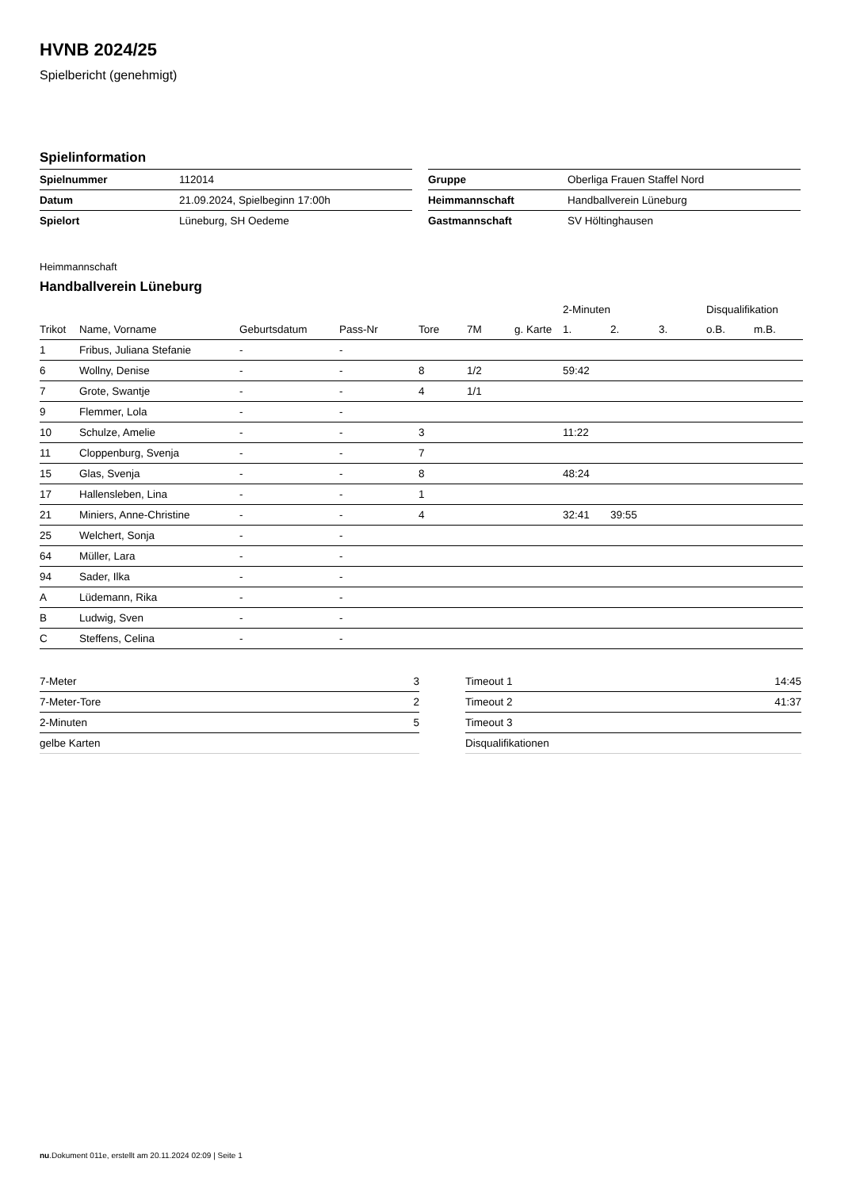HVNB 2024/25
Spielbericht (genehmigt)
Spielinformation
| Spielnummer | 112014 |
| Datum | 21.09.2024, Spielbeginn 17:00h |
| Spielort | Lüneburg, SH Oedeme |
| Gruppe | Oberliga Frauen Staffel Nord |
| Heimmannschaft | Handballverein Lüneburg |
| Gastmannschaft | SV Höltinghausen |
Heimmannschaft
Handballverein Lüneburg
| | | | | | | | 2-Minuten | | | Disqualifikation | |
| --- | --- | --- | --- | --- | --- | --- | --- | --- | --- | --- | --- |
| Trikot | Name, Vorname | Geburtsdatum | Pass-Nr | Tore | 7M | g. Karte | 1. | 2. | 3. | o.B. | m.B. |
| 1 | Fribus, Juliana Stefanie | - | - | | | | | | | | |
| 6 | Wollny, Denise | - | - | 8 | 1/2 | | 59:42 | | | | |
| 7 | Grote, Swantje | - | - | 4 | 1/1 | | | | | | |
| 9 | Flemmer, Lola | - | - | | | | | | | | |
| 10 | Schulze, Amelie | - | - | 3 | | | 11:22 | | | | |
| 11 | Cloppenburg, Svenja | - | - | 7 | | | | | | | |
| 15 | Glas, Svenja | - | - | 8 | | | 48:24 | | | | |
| 17 | Hallensleben, Lina | - | - | 1 | | | | | | | |
| 21 | Miniers, Anne-Christine | - | - | 4 | | | 32:41 | 39:55 | | | |
| 25 | Welchert, Sonja | - | - | | | | | | | | |
| 64 | Müller, Lara | - | - | | | | | | | | |
| 94 | Sader, Ilka | - | - | | | | | | | | |
| A | Lüdemann, Rika | - | - | | | | | | | | |
| B | Ludwig, Sven | - | - | | | | | | | | |
| C | Steffens, Celina | - | - | | | | | | | | |
| 7-Meter | 3 |
| 7-Meter-Tore | 2 |
| 2-Minuten | 5 |
| gelbe Karten | |
| Timeout 1 | 14:45 |
| Timeout 2 | 41:37 |
| Timeout 3 | |
| Disqualifikationen | |
nu.Dokument 011e, erstellt am 20.11.2024 02:09 | Seite 1